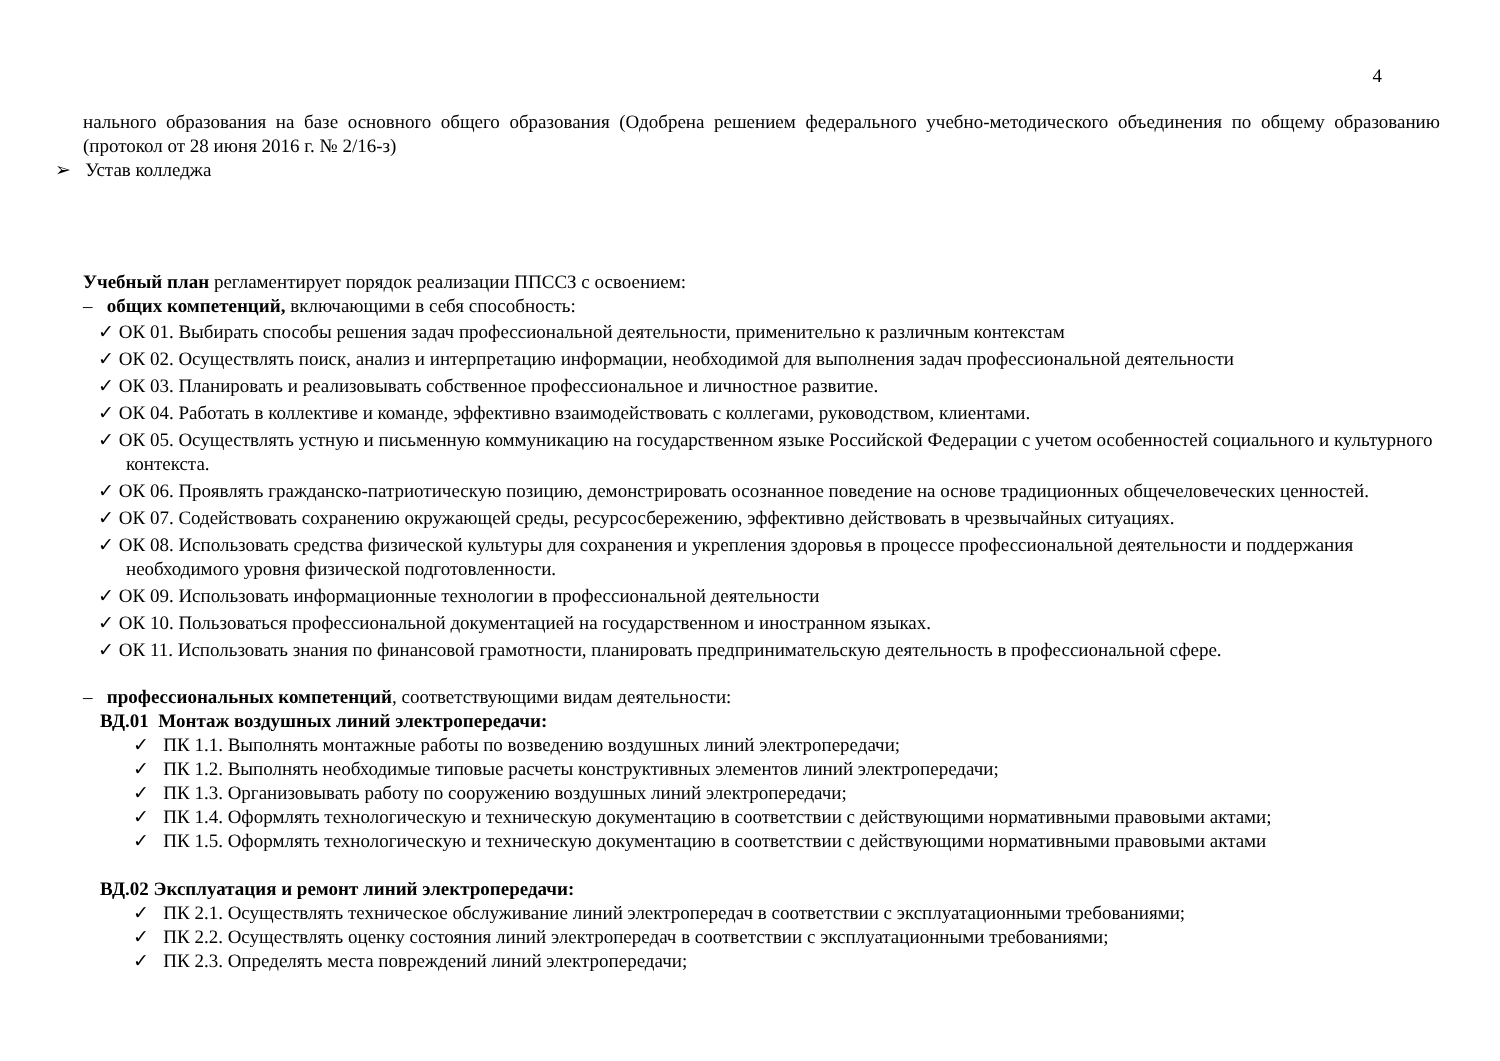4
нального образования на базе основного общего образования (Одобрена решением федерального учебно-методического объединения по общему образованию (протокол от 28 июня 2016 г. № 2/16-з)
➢ Устав колледжа
Учебный план регламентирует порядок реализации ППССЗ с освоением:
– общих компетенций, включающими в себя способность:
✓ ОК 01. Выбирать способы решения задач профессиональной деятельности, применительно к различным контекстам
✓ ОК 02. Осуществлять поиск, анализ и интерпретацию информации, необходимой для выполнения задач профессиональной деятельности
✓ ОК 03. Планировать и реализовывать собственное профессиональное и личностное развитие.
✓ ОК 04. Работать в коллективе и команде, эффективно взаимодействовать с коллегами, руководством, клиентами.
✓ ОК 05. Осуществлять устную и письменную коммуникацию на государственном языке Российской Федерации с учетом особенностей социального и культурного контекста.
✓ ОК 06. Проявлять гражданско-патриотическую позицию, демонстрировать осознанное поведение на основе традиционных общечеловеческих ценностей.
✓ ОК 07. Содействовать сохранению окружающей среды, ресурсосбережению, эффективно действовать в чрезвычайных ситуациях.
✓ ОК 08. Использовать средства физической культуры для сохранения и укрепления здоровья в процессе профессиональной деятельности и поддержания необходимого уровня физической подготовленности.
✓ ОК 09. Использовать информационные технологии в профессиональной деятельности
✓ ОК 10. Пользоваться профессиональной документацией на государственном и иностранном языках.
✓ ОК 11. Использовать знания по финансовой грамотности, планировать предпринимательскую деятельность в профессиональной сфере.
– профессиональных компетенций, соответствующими видам деятельности:
ВД.01 Монтаж воздушных линий электропередачи:
✓ ПК 1.1. Выполнять монтажные работы по возведению воздушных линий электропередачи;
✓ ПК 1.2. Выполнять необходимые типовые расчеты конструктивных элементов линий электропередачи;
✓ ПК 1.3. Организовывать работу по сооружению воздушных линий электропередачи;
✓ ПК 1.4. Оформлять технологическую и техническую документацию в соответствии с действующими нормативными правовыми актами;
✓ ПК 1.5. Оформлять технологическую и техническую документацию в соответствии с действующими нормативными правовыми актами
ВД.02 Эксплуатация и ремонт линий электропередачи:
✓ ПК 2.1. Осуществлять техническое обслуживание линий электропередач в соответствии с эксплуатационными требованиями;
✓ ПК 2.2. Осуществлять оценку состояния линий электропередач в соответствии с эксплуатационными требованиями;
✓ ПК 2.3. Определять места повреждений линий электропередачи;